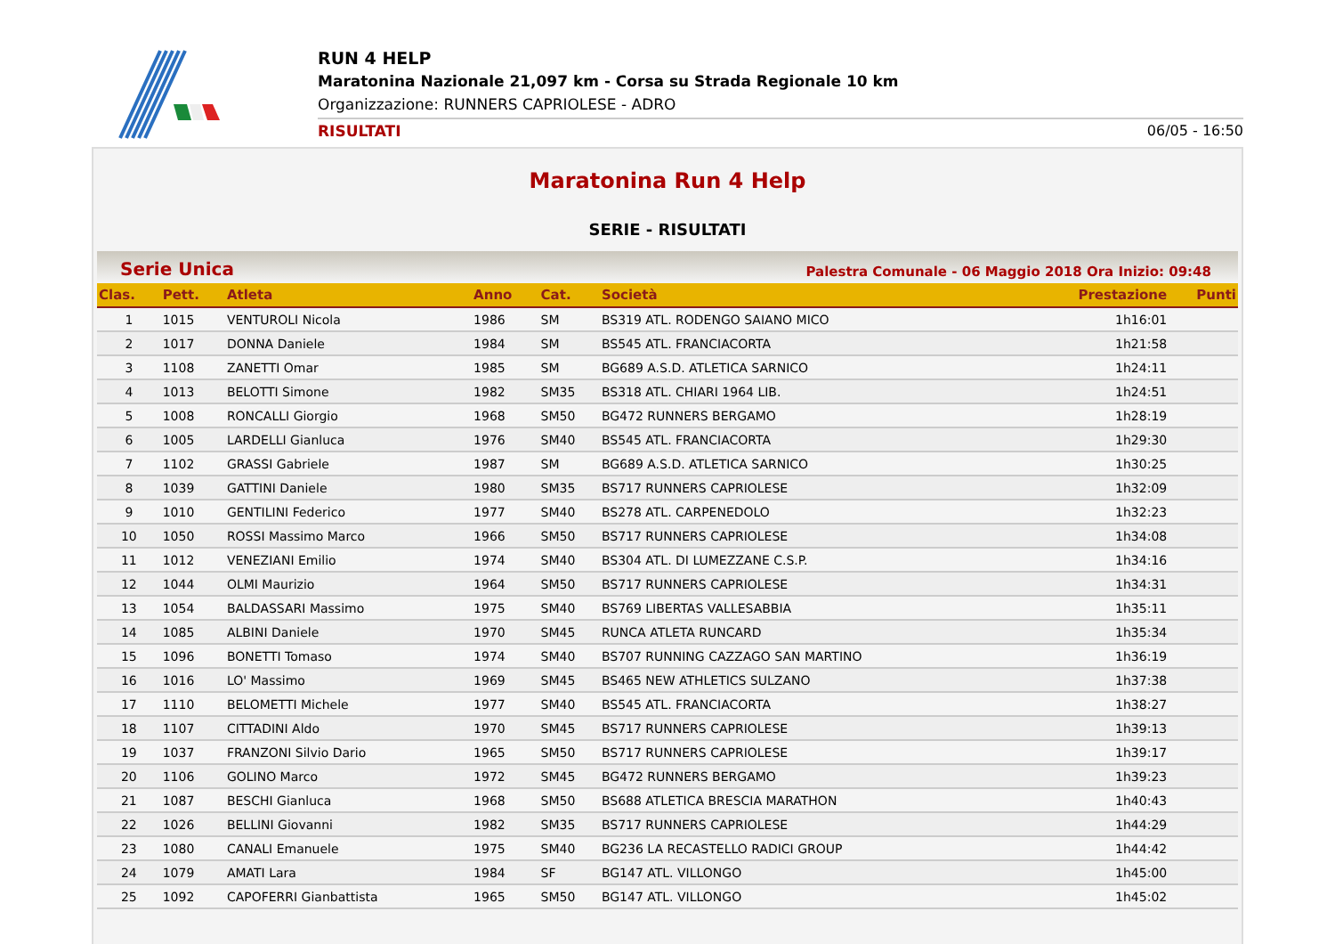RUN 4 HELP
Maratonina Nazionale 21,097 km - Corsa su Strada Regionale 10 km
Organizzazione: RUNNERS CAPRIOLESE - ADRO
RISULTATI 06/05 - 16:50
Maratonina Run 4 Help
SERIE - RISULTATI
Serie Unica Palestra Comunale - 06 Maggio 2018 Ora Inizio: 09:48
| Clas. | Pett. | Atleta | Anno | Cat. | Società | Prestazione | Punti |
| --- | --- | --- | --- | --- | --- | --- | --- |
| 1 | 1015 | VENTUROLI Nicola | 1986 | SM | BS319 ATL. RODENGO SAIANO MICO | 1h16:01 | |
| 2 | 1017 | DONNA Daniele | 1984 | SM | BS545 ATL. FRANCIACORTA | 1h21:58 | |
| 3 | 1108 | ZANETTI Omar | 1985 | SM | BG689 A.S.D. ATLETICA SARNICO | 1h24:11 | |
| 4 | 1013 | BELOTTI Simone | 1982 | SM35 | BS318 ATL. CHIARI 1964 LIB. | 1h24:51 | |
| 5 | 1008 | RONCALLI Giorgio | 1968 | SM50 | BG472 RUNNERS BERGAMO | 1h28:19 | |
| 6 | 1005 | LARDELLI Gianluca | 1976 | SM40 | BS545 ATL. FRANCIACORTA | 1h29:30 | |
| 7 | 1102 | GRASSI Gabriele | 1987 | SM | BG689 A.S.D. ATLETICA SARNICO | 1h30:25 | |
| 8 | 1039 | GATTINI Daniele | 1980 | SM35 | BS717 RUNNERS CAPRIOLESE | 1h32:09 | |
| 9 | 1010 | GENTILINI Federico | 1977 | SM40 | BS278 ATL. CARPENEDOLO | 1h32:23 | |
| 10 | 1050 | ROSSI Massimo Marco | 1966 | SM50 | BS717 RUNNERS CAPRIOLESE | 1h34:08 | |
| 11 | 1012 | VENEZIANI Emilio | 1974 | SM40 | BS304 ATL. DI LUMEZZANE C.S.P. | 1h34:16 | |
| 12 | 1044 | OLMI Maurizio | 1964 | SM50 | BS717 RUNNERS CAPRIOLESE | 1h34:31 | |
| 13 | 1054 | BALDASSARI Massimo | 1975 | SM40 | BS769 LIBERTAS VALLESABBIA | 1h35:11 | |
| 14 | 1085 | ALBINI Daniele | 1970 | SM45 | RUNCA ATLETA RUNCARD | 1h35:34 | |
| 15 | 1096 | BONETTI Tomaso | 1974 | SM40 | BS707 RUNNING CAZZAGO SAN MARTINO | 1h36:19 | |
| 16 | 1016 | LO' Massimo | 1969 | SM45 | BS465 NEW ATHLETICS SULZANO | 1h37:38 | |
| 17 | 1110 | BELOMETTI Michele | 1977 | SM40 | BS545 ATL. FRANCIACORTA | 1h38:27 | |
| 18 | 1107 | CITTADINI Aldo | 1970 | SM45 | BS717 RUNNERS CAPRIOLESE | 1h39:13 | |
| 19 | 1037 | FRANZONI Silvio Dario | 1965 | SM50 | BS717 RUNNERS CAPRIOLESE | 1h39:17 | |
| 20 | 1106 | GOLINO Marco | 1972 | SM45 | BG472 RUNNERS BERGAMO | 1h39:23 | |
| 21 | 1087 | BESCHI Gianluca | 1968 | SM50 | BS688 ATLETICA BRESCIA MARATHON | 1h40:43 | |
| 22 | 1026 | BELLINI Giovanni | 1982 | SM35 | BS717 RUNNERS CAPRIOLESE | 1h44:29 | |
| 23 | 1080 | CANALI Emanuele | 1975 | SM40 | BG236 LA RECASTELLO RADICI GROUP | 1h44:42 | |
| 24 | 1079 | AMATI Lara | 1984 | SF | BG147 ATL. VILLONGO | 1h45:00 | |
| 25 | 1092 | CAPOFERRI Gianbattista | 1965 | SM50 | BG147 ATL. VILLONGO | 1h45:02 | |